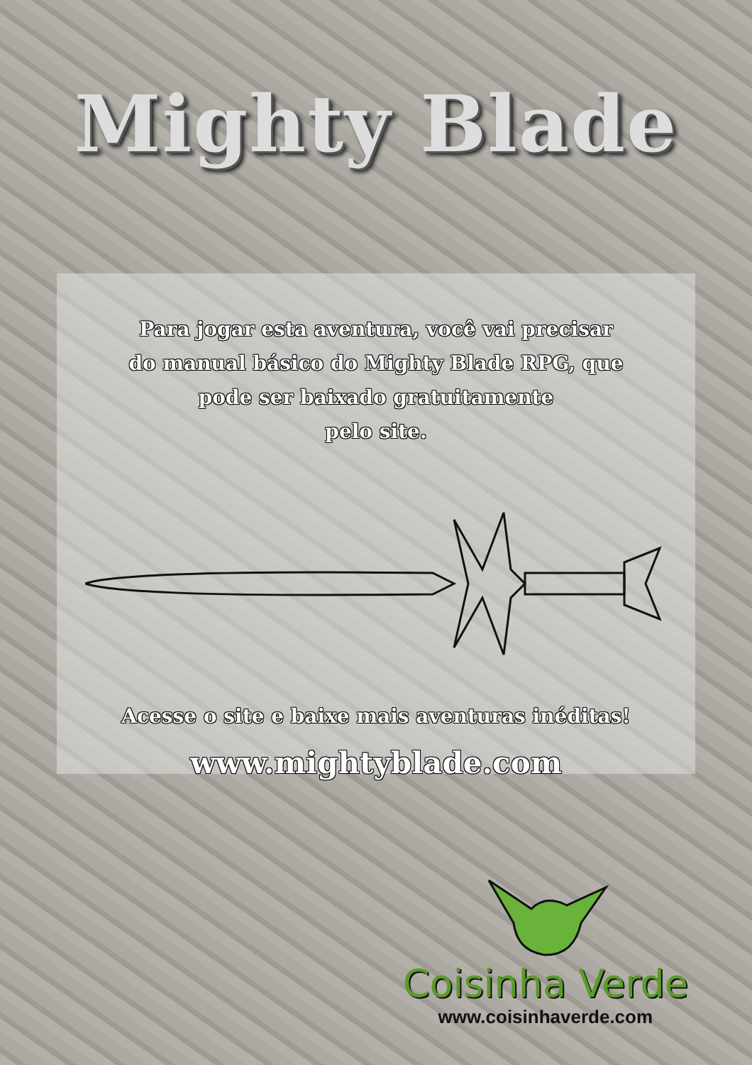Mighty Blade
Para jogar esta aventura, você vai precisar
do manual básico do Mighty Blade RPG, que
pode ser baixado gratuitamente
pelo site.
Acesse o site e baixe mais aventuras inéditas!
www.mightyblade.com
Coisinha Verde
www.coisinhaverde.com